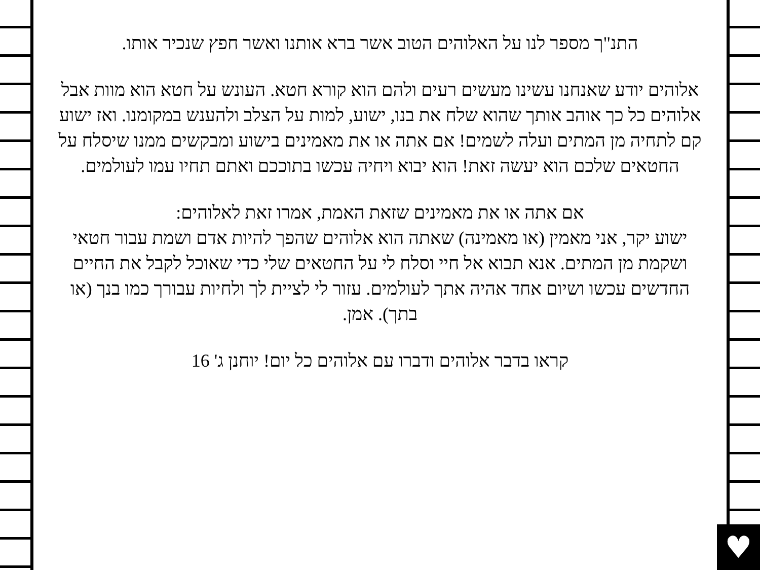התנ"ך מספר לנו על האלוהים הטוב אשר ברא אותנו ואשר חפץ שנכיר אותו.
אלוהים יודע שאנחנו עשינו מעשים רעים ולהם הוא קורא חטא. העונש על חטא הוא מוות אבל אלוהים כל כך אוהב אותך שהוא שלח את בנו, ישוע, למות על הצלב ולהענש במקומנו. ואז ישוע קם לתחיה מן המתים ועלה לשמים! אם אתה או את מאמינים בישוע ומבקשים ממנו שיסלח על החטאים שלכם הוא יעשה זאת! הוא יבוא ויחיה עכשו בתוככם ואתם תחיו עמו לעולמים.
אם אתה או את מאמינים שזאת האמת, אמרו זאת לאלוהים:
ישוע יקר, אני מאמין (או מאמינה) שאתה הוא אלוהים שהפך להיות אדם ושמת עבור חטאי ושקמת מן המתים. אנא תבוא אל חיי וסלח לי על החטאים שלי כדי שאוכל לקבל את החיים החדשים עכשו ושיום אחד אהיה אתך לעולמים. עזור לי לציית לך ולחיות עבורך כמו בנך (או בתך). אמן.
קראו בדבר אלוהים ודברו עם אלוהים כל יום! יוחנן ג' 16
♥